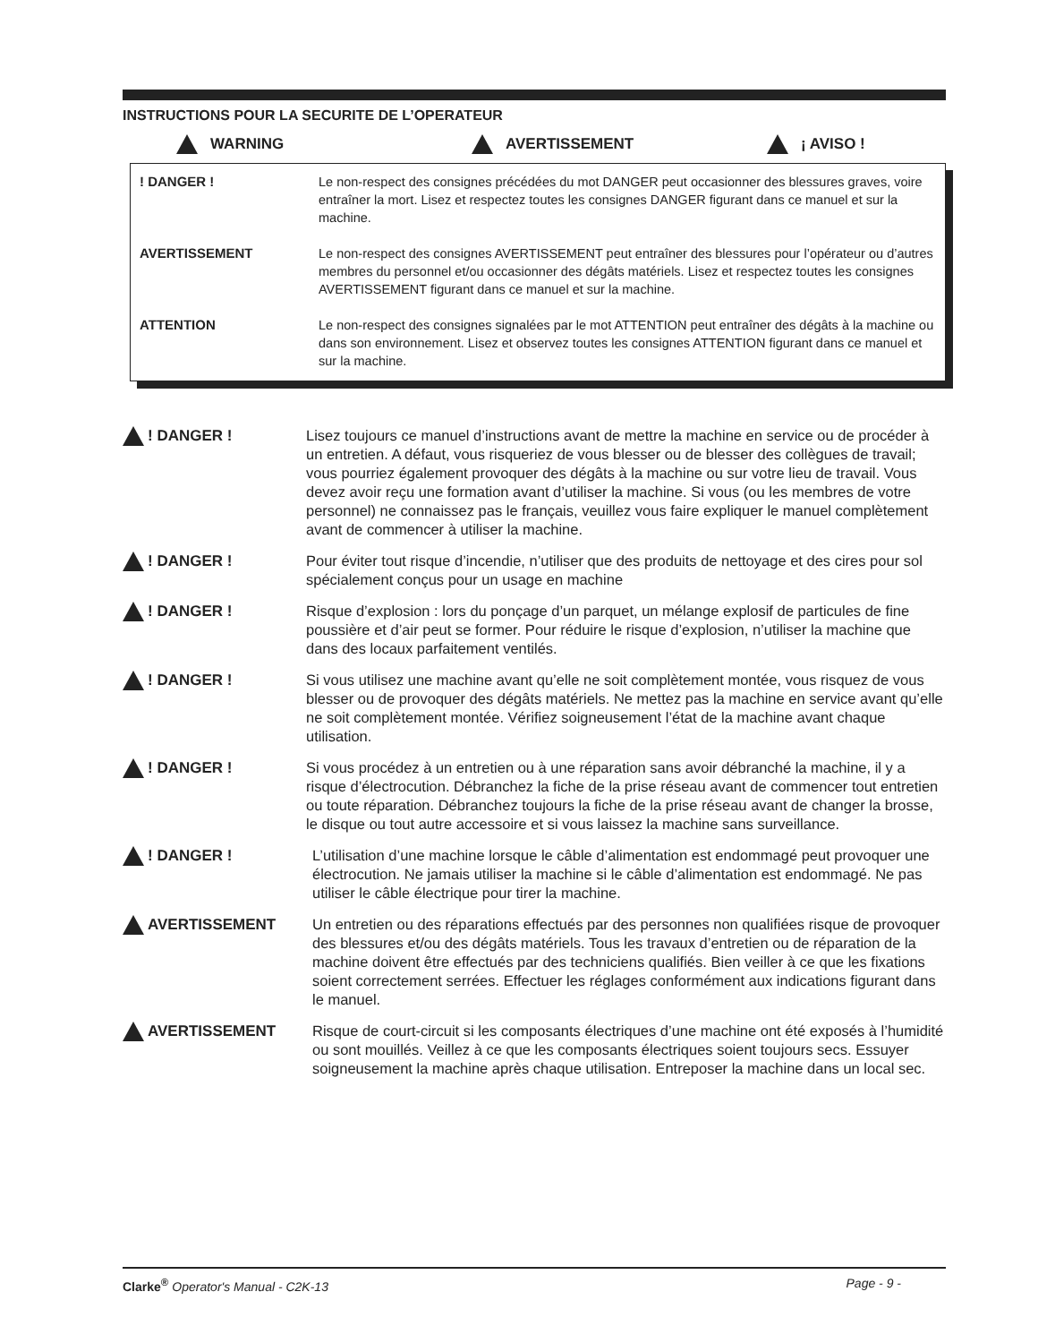INSTRUCTIONS POUR LA SECURITE DE L’OPERATEUR
WARNING AVERTISSEMENT ¡ AVISO !
! DANGER ! Le non-respect des consignes précédées du mot DANGER peut occasionner des blessures graves, voire entraîner la mort. Lisez et respectez toutes les consignes DANGER figurant dans ce manuel et sur la machine.
AVERTISSEMENT Le non-respect des consignes AVERTISSEMENT peut entraîner des blessures pour l’opérateur ou d’autres membres du personnel et/ou occasionner des dégâts matériels. Lisez et respectez toutes les consignes AVERTISSEMENT figurant dans ce manuel et sur la machine.
ATTENTION Le non-respect des consignes signalées par le mot ATTENTION peut entraîner des dégâts à la machine ou dans son environnement. Lisez et observez toutes les consignes ATTENTION figurant dans ce manuel et sur la machine.
! DANGER ! Lisez toujours ce manuel d’instructions avant de mettre la machine en service ou de procéder à un entretien. A défaut, vous risqueriez de vous blesser ou de blesser des collègues de travail; vous pourriez également provoquer des dégâts à la machine ou sur votre lieu de travail. Vous devez avoir reçu une formation avant d’utiliser la machine. Si vous (ou les membres de votre personnel) ne connaissez pas le français, veuillez vous faire expliquer le manuel complètement avant de commencer à utiliser la machine.
! DANGER ! Pour éviter tout risque d’incendie, n’utiliser que des produits de nettoyage et des cires pour sol spécialement conçus pour un usage en machine
! DANGER ! Risque d’explosion : lors du ponçage d’un parquet, un mélange explosif de particules de fine poussière et d’air peut se former. Pour réduire le risque d’explosion, n’utiliser la machine que dans des locaux parfaitement ventilés.
! DANGER ! Si vous utilisez une machine avant qu’elle ne soit complètement montée, vous risquez de vous blesser ou de provoquer des dégâts matériels. Ne mettez pas la machine en service avant qu’elle ne soit complètement montée. Vérifiez soigneusement l’état de la machine avant chaque utilisation.
! DANGER ! Si vous procédez à un entretien ou à une réparation sans avoir débranché la machine, il y a risque d’électrocution. Débranchez la fiche de la prise réseau avant de commencer tout entretien ou toute réparation. Débranchez toujours la fiche de la prise réseau avant de changer la brosse, le disque ou tout autre accessoire et si vous laissez la machine sans surveillance.
! DANGER ! L’utilisation d’une machine lorsque le câble d’alimentation est endommagé peut provoquer une électrocution. Ne jamais utiliser la machine si le câble d’alimentation est endommagé. Ne pas utiliser le câble électrique pour tirer la machine.
AVERTISSEMENT Un entretien ou des réparations effectués par des personnes non qualifiées risque de provoquer des blessures et/ou des dégâts matériels. Tous les travaux d’entretien ou de réparation de la machine doivent être effectués par des techniciens qualifiés. Bien veiller à ce que les fixations soient correctement serrées. Effectuer les réglages conformément aux indications figurant dans le manuel.
AVERTISSEMENT Risque de court-circuit si les composants électriques d’une machine ont été exposés à l’humidité ou sont mouillés. Veillez à ce que les composants électriques soient toujours secs. Essuyer soigneusement la machine après chaque utilisation. Entreposer la machine dans un local sec.
Clarke<sup>®</sup> Operator's Manual - C2K-13
Page - 9 -